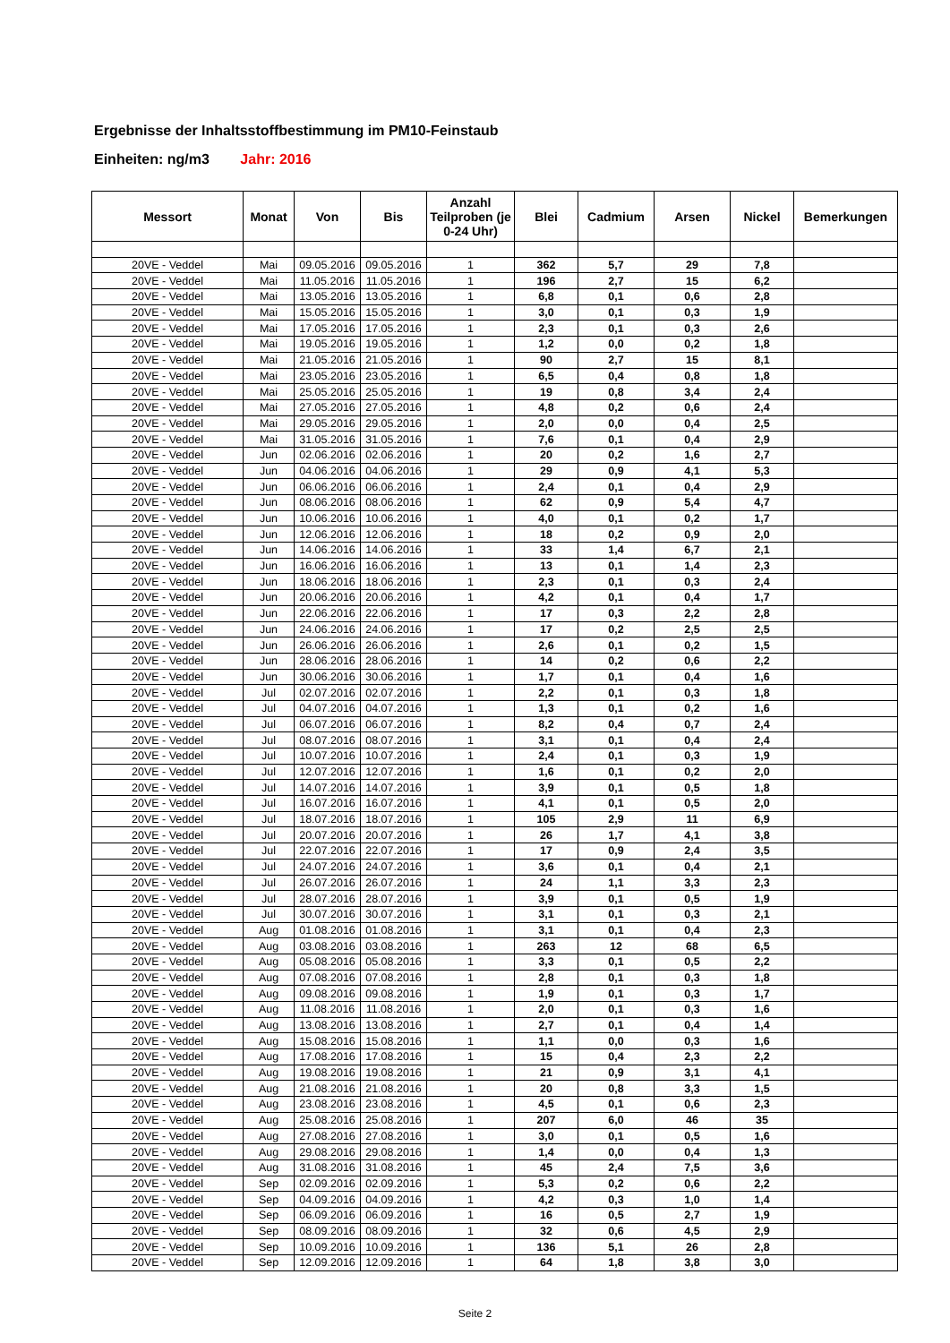Ergebnisse der Inhaltsstoffbestimmung im PM10-Feinstaub
Einheiten: ng/m3 Jahr: 2016
| Messort | Monat | Von | Bis | Anzahl Teilproben (je 0-24 Uhr) | Blei | Cadmium | Arsen | Nickel | Bemerkungen |
| --- | --- | --- | --- | --- | --- | --- | --- | --- | --- |
| 20VE - Veddel | Mai | 09.05.2016 | 09.05.2016 | 1 | 362 | 5,7 | 29 | 7,8 | |
| 20VE - Veddel | Mai | 11.05.2016 | 11.05.2016 | 1 | 196 | 2,7 | 15 | 6,2 | |
| 20VE - Veddel | Mai | 13.05.2016 | 13.05.2016 | 1 | 6,8 | 0,1 | 0,6 | 2,8 | |
| 20VE - Veddel | Mai | 15.05.2016 | 15.05.2016 | 1 | 3,0 | 0,1 | 0,3 | 1,9 | |
| 20VE - Veddel | Mai | 17.05.2016 | 17.05.2016 | 1 | 2,3 | 0,1 | 0,3 | 2,6 | |
| 20VE - Veddel | Mai | 19.05.2016 | 19.05.2016 | 1 | 1,2 | 0,0 | 0,2 | 1,8 | |
| 20VE - Veddel | Mai | 21.05.2016 | 21.05.2016 | 1 | 90 | 2,7 | 15 | 8,1 | |
| 20VE - Veddel | Mai | 23.05.2016 | 23.05.2016 | 1 | 6,5 | 0,4 | 0,8 | 1,8 | |
| 20VE - Veddel | Mai | 25.05.2016 | 25.05.2016 | 1 | 19 | 0,8 | 3,4 | 2,4 | |
| 20VE - Veddel | Mai | 27.05.2016 | 27.05.2016 | 1 | 4,8 | 0,2 | 0,6 | 2,4 | |
| 20VE - Veddel | Mai | 29.05.2016 | 29.05.2016 | 1 | 2,0 | 0,0 | 0,4 | 2,5 | |
| 20VE - Veddel | Mai | 31.05.2016 | 31.05.2016 | 1 | 7,6 | 0,1 | 0,4 | 2,9 | |
| 20VE - Veddel | Jun | 02.06.2016 | 02.06.2016 | 1 | 20 | 0,2 | 1,6 | 2,7 | |
| 20VE - Veddel | Jun | 04.06.2016 | 04.06.2016 | 1 | 29 | 0,9 | 4,1 | 5,3 | |
| 20VE - Veddel | Jun | 06.06.2016 | 06.06.2016 | 1 | 2,4 | 0,1 | 0,4 | 2,9 | |
| 20VE - Veddel | Jun | 08.06.2016 | 08.06.2016 | 1 | 62 | 0,9 | 5,4 | 4,7 | |
| 20VE - Veddel | Jun | 10.06.2016 | 10.06.2016 | 1 | 4,0 | 0,1 | 0,2 | 1,7 | |
| 20VE - Veddel | Jun | 12.06.2016 | 12.06.2016 | 1 | 18 | 0,2 | 0,9 | 2,0 | |
| 20VE - Veddel | Jun | 14.06.2016 | 14.06.2016 | 1 | 33 | 1,4 | 6,7 | 2,1 | |
| 20VE - Veddel | Jun | 16.06.2016 | 16.06.2016 | 1 | 13 | 0,1 | 1,4 | 2,3 | |
| 20VE - Veddel | Jun | 18.06.2016 | 18.06.2016 | 1 | 2,3 | 0,1 | 0,3 | 2,4 | |
| 20VE - Veddel | Jun | 20.06.2016 | 20.06.2016 | 1 | 4,2 | 0,1 | 0,4 | 1,7 | |
| 20VE - Veddel | Jun | 22.06.2016 | 22.06.2016 | 1 | 17 | 0,3 | 2,2 | 2,8 | |
| 20VE - Veddel | Jun | 24.06.2016 | 24.06.2016 | 1 | 17 | 0,2 | 2,5 | 2,5 | |
| 20VE - Veddel | Jun | 26.06.2016 | 26.06.2016 | 1 | 2,6 | 0,1 | 0,2 | 1,5 | |
| 20VE - Veddel | Jun | 28.06.2016 | 28.06.2016 | 1 | 14 | 0,2 | 0,6 | 2,2 | |
| 20VE - Veddel | Jun | 30.06.2016 | 30.06.2016 | 1 | 1,7 | 0,1 | 0,4 | 1,6 | |
| 20VE - Veddel | Jul | 02.07.2016 | 02.07.2016 | 1 | 2,2 | 0,1 | 0,3 | 1,8 | |
| 20VE - Veddel | Jul | 04.07.2016 | 04.07.2016 | 1 | 1,3 | 0,1 | 0,2 | 1,6 | |
| 20VE - Veddel | Jul | 06.07.2016 | 06.07.2016 | 1 | 8,2 | 0,4 | 0,7 | 2,4 | |
| 20VE - Veddel | Jul | 08.07.2016 | 08.07.2016 | 1 | 3,1 | 0,1 | 0,4 | 2,4 | |
| 20VE - Veddel | Jul | 10.07.2016 | 10.07.2016 | 1 | 2,4 | 0,1 | 0,3 | 1,9 | |
| 20VE - Veddel | Jul | 12.07.2016 | 12.07.2016 | 1 | 1,6 | 0,1 | 0,2 | 2,0 | |
| 20VE - Veddel | Jul | 14.07.2016 | 14.07.2016 | 1 | 3,9 | 0,1 | 0,5 | 1,8 | |
| 20VE - Veddel | Jul | 16.07.2016 | 16.07.2016 | 1 | 4,1 | 0,1 | 0,5 | 2,0 | |
| 20VE - Veddel | Jul | 18.07.2016 | 18.07.2016 | 1 | 105 | 2,9 | 11 | 6,9 | |
| 20VE - Veddel | Jul | 20.07.2016 | 20.07.2016 | 1 | 26 | 1,7 | 4,1 | 3,8 | |
| 20VE - Veddel | Jul | 22.07.2016 | 22.07.2016 | 1 | 17 | 0,9 | 2,4 | 3,5 | |
| 20VE - Veddel | Jul | 24.07.2016 | 24.07.2016 | 1 | 3,6 | 0,1 | 0,4 | 2,1 | |
| 20VE - Veddel | Jul | 26.07.2016 | 26.07.2016 | 1 | 24 | 1,1 | 3,3 | 2,3 | |
| 20VE - Veddel | Jul | 28.07.2016 | 28.07.2016 | 1 | 3,9 | 0,1 | 0,5 | 1,9 | |
| 20VE - Veddel | Jul | 30.07.2016 | 30.07.2016 | 1 | 3,1 | 0,1 | 0,3 | 2,1 | |
| 20VE - Veddel | Aug | 01.08.2016 | 01.08.2016 | 1 | 3,1 | 0,1 | 0,4 | 2,3 | |
| 20VE - Veddel | Aug | 03.08.2016 | 03.08.2016 | 1 | 263 | 12 | 68 | 6,5 | |
| 20VE - Veddel | Aug | 05.08.2016 | 05.08.2016 | 1 | 3,3 | 0,1 | 0,5 | 2,2 | |
| 20VE - Veddel | Aug | 07.08.2016 | 07.08.2016 | 1 | 2,8 | 0,1 | 0,3 | 1,8 | |
| 20VE - Veddel | Aug | 09.08.2016 | 09.08.2016 | 1 | 1,9 | 0,1 | 0,3 | 1,7 | |
| 20VE - Veddel | Aug | 11.08.2016 | 11.08.2016 | 1 | 2,0 | 0,1 | 0,3 | 1,6 | |
| 20VE - Veddel | Aug | 13.08.2016 | 13.08.2016 | 1 | 2,7 | 0,1 | 0,4 | 1,4 | |
| 20VE - Veddel | Aug | 15.08.2016 | 15.08.2016 | 1 | 1,1 | 0,0 | 0,3 | 1,6 | |
| 20VE - Veddel | Aug | 17.08.2016 | 17.08.2016 | 1 | 15 | 0,4 | 2,3 | 2,2 | |
| 20VE - Veddel | Aug | 19.08.2016 | 19.08.2016 | 1 | 21 | 0,9 | 3,1 | 4,1 | |
| 20VE - Veddel | Aug | 21.08.2016 | 21.08.2016 | 1 | 20 | 0,8 | 3,3 | 1,5 | |
| 20VE - Veddel | Aug | 23.08.2016 | 23.08.2016 | 1 | 4,5 | 0,1 | 0,6 | 2,3 | |
| 20VE - Veddel | Aug | 25.08.2016 | 25.08.2016 | 1 | 207 | 6,0 | 46 | 35 | |
| 20VE - Veddel | Aug | 27.08.2016 | 27.08.2016 | 1 | 3,0 | 0,1 | 0,5 | 1,6 | |
| 20VE - Veddel | Aug | 29.08.2016 | 29.08.2016 | 1 | 1,4 | 0,0 | 0,4 | 1,3 | |
| 20VE - Veddel | Aug | 31.08.2016 | 31.08.2016 | 1 | 45 | 2,4 | 7,5 | 3,6 | |
| 20VE - Veddel | Sep | 02.09.2016 | 02.09.2016 | 1 | 5,3 | 0,2 | 0,6 | 2,2 | |
| 20VE - Veddel | Sep | 04.09.2016 | 04.09.2016 | 1 | 4,2 | 0,3 | 1,0 | 1,4 | |
| 20VE - Veddel | Sep | 06.09.2016 | 06.09.2016 | 1 | 16 | 0,5 | 2,7 | 1,9 | |
| 20VE - Veddel | Sep | 08.09.2016 | 08.09.2016 | 1 | 32 | 0,6 | 4,5 | 2,9 | |
| 20VE - Veddel | Sep | 10.09.2016 | 10.09.2016 | 1 | 136 | 5,1 | 26 | 2,8 | |
| 20VE - Veddel | Sep | 12.09.2016 | 12.09.2016 | 1 | 64 | 1,8 | 3,8 | 3,0 | |
Seite 2